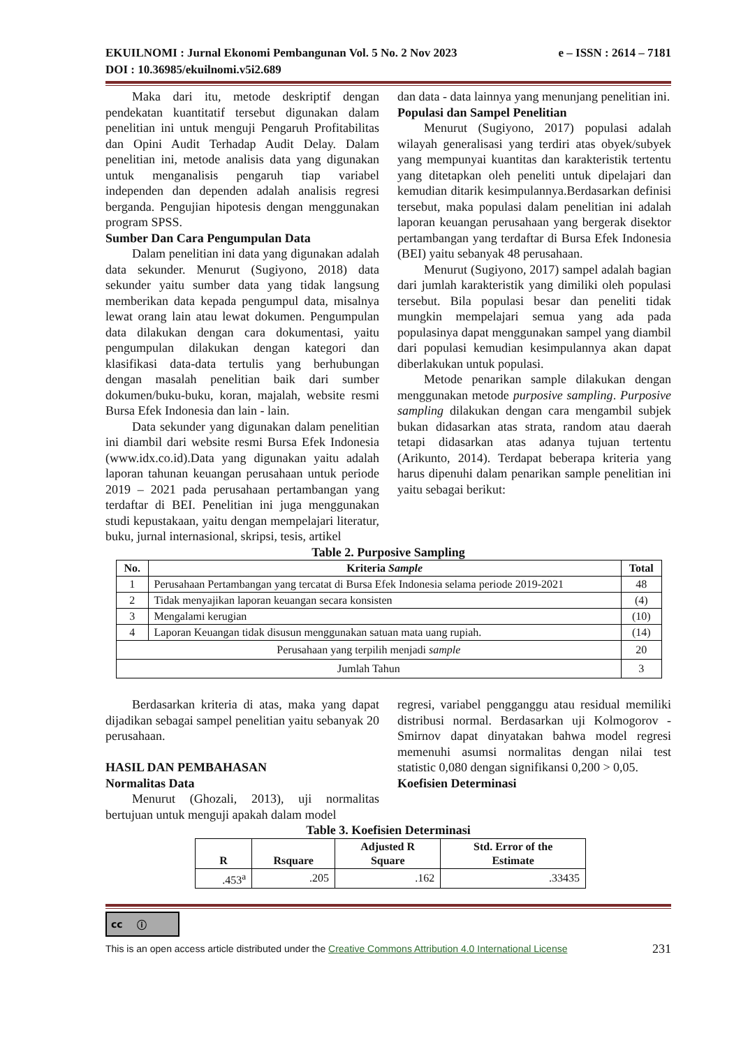EKUILNOMI : Jurnal Ekonomi Pembangunan Vol. 5 No. 2 Nov 2023 e – ISSN : 2614 – 7181
DOI : 10.36985/ekuilnomi.v5i2.689
Maka dari itu, metode deskriptif dengan pendekatan kuantitatif tersebut digunakan dalam penelitian ini untuk menguji Pengaruh Profitabilitas dan Opini Audit Terhadap Audit Delay. Dalam penelitian ini, metode analisis data yang digunakan untuk menganalisis pengaruh tiap variabel independen dan dependen adalah analisis regresi berganda. Pengujian hipotesis dengan menggunakan program SPSS.
Sumber Dan Cara Pengumpulan Data
Dalam penelitian ini data yang digunakan adalah data sekunder. Menurut (Sugiyono, 2018) data sekunder yaitu sumber data yang tidak langsung memberikan data kepada pengumpul data, misalnya lewat orang lain atau lewat dokumen. Pengumpulan data dilakukan dengan cara dokumentasi, yaitu pengumpulan dilakukan dengan kategori dan klasifikasi data-data tertulis yang berhubungan dengan masalah penelitian baik dari sumber dokumen/buku-buku, koran, majalah, website resmi Bursa Efek Indonesia dan lain - lain.
Data sekunder yang digunakan dalam penelitian ini diambil dari website resmi Bursa Efek Indonesia (www.idx.co.id).Data yang digunakan yaitu adalah laporan tahunan keuangan perusahaan untuk periode 2019 – 2021 pada perusahaan pertambangan yang terdaftar di BEI. Penelitian ini juga menggunakan studi kepustakaan, yaitu dengan mempelajari literatur, buku, jurnal internasional, skripsi, tesis, artikel
dan data - data lainnya yang menunjang penelitian ini.
Populasi dan Sampel Penelitian
Menurut (Sugiyono, 2017) populasi adalah wilayah generalisasi yang terdiri atas obyek/subyek yang mempunyai kuantitas dan karakteristik tertentu yang ditetapkan oleh peneliti untuk dipelajari dan kemudian ditarik kesimpulannya.Berdasarkan definisi tersebut, maka populasi dalam penelitian ini adalah laporan keuangan perusahaan yang bergerak disektor pertambangan yang terdaftar di Bursa Efek Indonesia (BEI) yaitu sebanyak 48 perusahaan.
Menurut (Sugiyono, 2017) sampel adalah bagian dari jumlah karakteristik yang dimiliki oleh populasi tersebut. Bila populasi besar dan peneliti tidak mungkin mempelajari semua yang ada pada populasinya dapat menggunakan sampel yang diambil dari populasi kemudian kesimpulannya akan dapat diberlakukan untuk populasi.
Metode penarikan sample dilakukan dengan menggunakan metode purposive sampling. Purposive sampling dilakukan dengan cara mengambil subjek bukan didasarkan atas strata, random atau daerah tetapi didasarkan atas adanya tujuan tertentu (Arikunto, 2014). Terdapat beberapa kriteria yang harus dipenuhi dalam penarikan sample penelitian ini yaitu sebagai berikut:
Table 2. Purposive Sampling
| No. | Kriteria Sample | Total |
| --- | --- | --- |
| 1 | Perusahaan Pertambangan yang tercatat di Bursa Efek Indonesia selama periode 2019-2021 | 48 |
| 2 | Tidak menyajikan laporan keuangan secara konsisten | (4) |
| 3 | Mengalami kerugian | (10) |
| 4 | Laporan Keuangan tidak disusun menggunakan satuan mata uang rupiah. | (14) |
| Perusahaan yang terpilih menjadi sample | | 20 |
| Jumlah Tahun | | 3 |
Berdasarkan kriteria di atas, maka yang dapat dijadikan sebagai sampel penelitian yaitu sebanyak 20 perusahaan.
HASIL DAN PEMBAHASAN
Normalitas Data
Menurut (Ghozali, 2013), uji normalitas bertujuan untuk menguji apakah dalam model
regresi, variabel pengganggu atau residual memiliki distribusi normal. Berdasarkan uji Kolmogorov - Smirnov dapat dinyatakan bahwa model regresi memenuhi asumsi normalitas dengan nilai test statistic 0,080 dengan signifikansi 0,200 > 0,05.
Koefisien Determinasi
Table 3. Koefisien Determinasi
| R | Rsquare | Adjusted R Square | Std. Error of the Estimate |
| --- | --- | --- | --- |
| .453<sup>a</sup> | .205 | .162 | .33435 |
cc ⓘ
This is an open access article distributed under the Creative Commons Attribution 4.0 International License 231